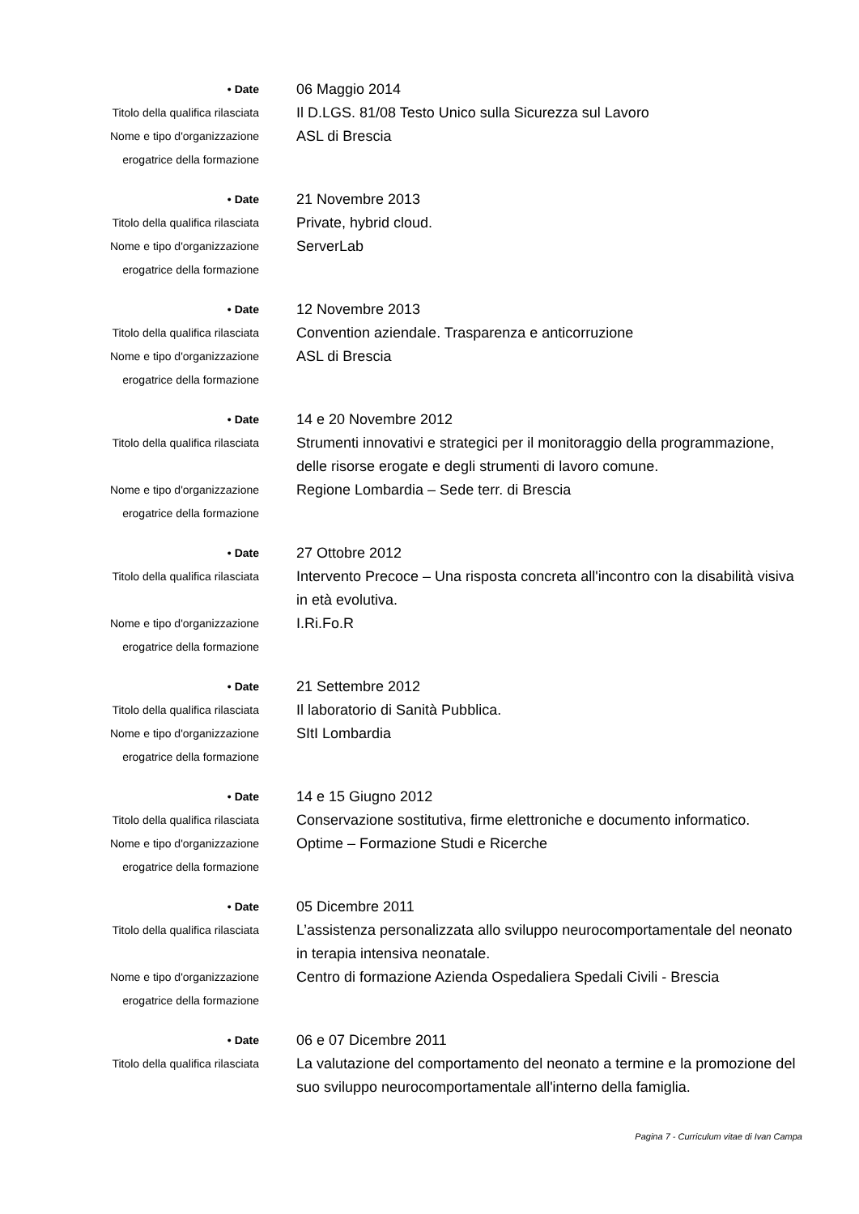• Date
06 Maggio 2014
Titolo della qualifica rilasciata
Il D.LGS. 81/08 Testo Unico sulla Sicurezza sul Lavoro
Nome e tipo d'organizzazione
erogatrice della formazione
ASL di Brescia
• Date
21 Novembre 2013
Titolo della qualifica rilasciata
Private, hybrid cloud.
Nome e tipo d'organizzazione
erogatrice della formazione
ServerLab
• Date
12 Novembre 2013
Titolo della qualifica rilasciata
Convention aziendale. Trasparenza e anticorruzione
Nome e tipo d'organizzazione
erogatrice della formazione
ASL di Brescia
• Date
14 e 20 Novembre 2012
Titolo della qualifica rilasciata
Strumenti innovativi e strategici per il monitoraggio della programmazione, delle risorse erogate e degli strumenti di lavoro comune.
Nome e tipo d'organizzazione
erogatrice della formazione
Regione Lombardia – Sede terr. di Brescia
• Date
27 Ottobre 2012
Titolo della qualifica rilasciata
Intervento Precoce – Una risposta concreta all'incontro con la disabilità visiva in età evolutiva.
Nome e tipo d'organizzazione
erogatrice della formazione
I.Ri.Fo.R
• Date
21 Settembre 2012
Titolo della qualifica rilasciata
Il laboratorio di Sanità Pubblica.
Nome e tipo d'organizzazione
erogatrice della formazione
SItI Lombardia
• Date
14 e 15 Giugno 2012
Titolo della qualifica rilasciata
Conservazione sostitutiva, firme elettroniche e documento informatico.
Nome e tipo d'organizzazione
erogatrice della formazione
Optime – Formazione Studi e Ricerche
• Date
05 Dicembre 2011
Titolo della qualifica rilasciata
L’assistenza personalizzata allo sviluppo neurocomportamentale del neonato in terapia intensiva neonatale.
Nome e tipo d'organizzazione
erogatrice della formazione
Centro di formazione Azienda Ospedaliera Spedali Civili - Brescia
• Date
06 e 07 Dicembre 2011
Titolo della qualifica rilasciata
La valutazione del comportamento del neonato a termine e la promozione del suo sviluppo neurocomportamentale all'interno della famiglia.
Pagina 7 - Curriculum vitae di Ivan Campa